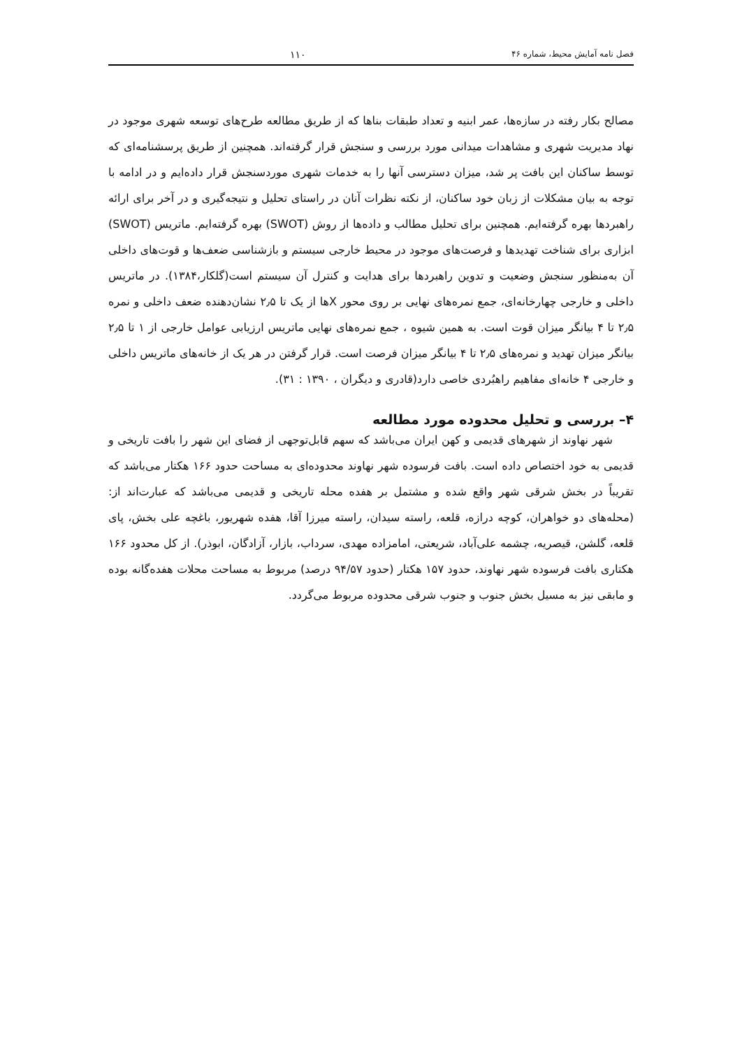فصل نامه آمایش محیط، شماره ۴۶ ۱۱۰
مصالح بکار رفته در سازه‌ها، عمر ابنیه و تعداد طبقات بناها که از طریق مطالعه طرح‌های توسعه شهری موجود در نهاد مدیریت شهری و مشاهدات میدانی مورد بررسی و سنجش قرار گرفته‌اند. همچنین از طریق پرسشنامه‌ای که توسط ساکنان این بافت پر شد، میزان دسترسی آنها را به خدمات شهری موردسنجش قرار داده‌ایم و در ادامه با توجه به بیان مشکلات از زبان خود ساکنان، از نکته نظرات آنان در راستای تحلیل و نتیجه‌گیری و در آخر برای ارائه راهبردها بهره گرفته‌ایم. همچنین برای تحلیل مطالب و داده‌ها از روش (SWOT) بهره گرفته‌ایم. ماتریس (SWOT) ابزاری برای شناخت تهدیدها و فرصت‌های موجود در محیط خارجی سیستم و بازشناسی ضعف‌ها و قوت‌های داخلی آن به‌منظور سنجش وضعیت و تدوین راهبردها برای هدایت و کنترل آن سیستم است(گلکار،۱۳۸۴). در ماتریس داخلی و خارجی چهارخانه‌ای، جمع نمره‌های نهایی بر روی محور Xها از یک تا ۲٫۵ نشان‌دهنده ضعف داخلی و نمره ۲٫۵ تا ۴ بیانگر میزان قوت است. به همین شیوه ، جمع نمره‌های نهایی ماتریس ارزیابی عوامل خارجی از ۱ تا ۲٫۵ بیانگر میزان تهدید و نمره‌های ۲٫۵ تا ۴ بیانگر میزان فرصت است. قرار گرفتن در هر یک از خانه‌های ماتریس داخلی و خارجی ۴ خانه‌ای مفاهیم راهبُردی خاصی دارد(قادری و دیگران ، ۱۳۹۰ : ۳۱).
۴– بررسی و تحلیل محدوده مورد مطالعه
شهر نهاوند از شهرهای قدیمی و کهن ایران می‌باشد که سهم قابل‌توجهی از فضای این شهر را بافت تاریخی و قدیمی به خود اختصاص داده است. بافت فرسوده شهر نهاوند محدوده‌ای به مساحت حدود ۱۶۶ هکتار می‌باشد که تقریباً در بخش شرقی شهر واقع شده و مشتمل بر هفده محله تاریخی و قدیمی می‌باشد که عبارت‌اند از: (محله‌های دو خواهران، کوچه درازه، قلعه، راسته سیدان، راسته میرزا آقا، هفده شهریور، باغچه علی بخش، پای قلعه، گلشن، قیصریه، چشمه علی‌آباد، شریعتی، امامزاده مهدی، سرداب، بازار، آزادگان، ابوذر). از کل محدود ۱۶۶ هکتاری بافت فرسوده شهر نهاوند، حدود ۱۵۷ هکتار (حدود ۹۴/۵۷ درصد) مربوط به مساحت محلات هفده‌گانه بوده و مابقی نیز به مسیل بخش جنوب و جنوب شرقی محدوده مربوط می‌گردد.